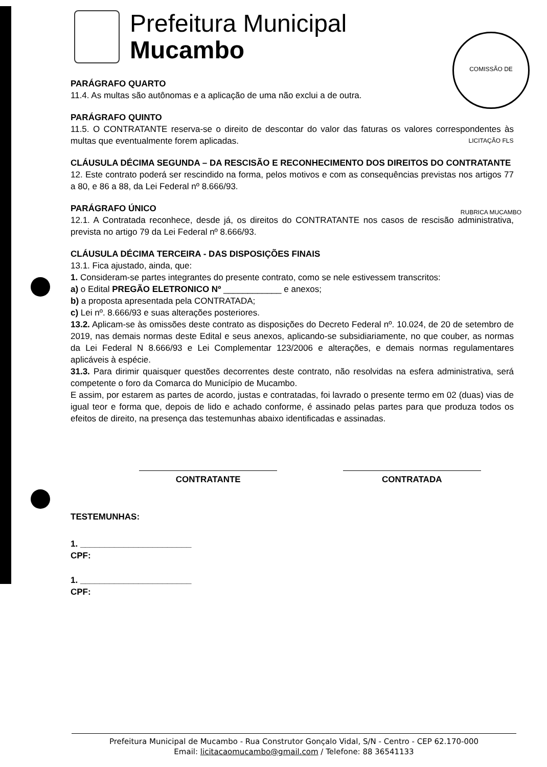Prefeitura Municipal
Mucambo
COMISSÃO DE LICITAÇÃO FLS RUBRICA MUCAMBO
PARÁGRAFO QUARTO
11.4. As multas são autônomas e a aplicação de uma não exclui a de outra.
PARÁGRAFO QUINTO
11.5. O CONTRATANTE reserva-se o direito de descontar do valor das faturas os valores correspondentes às multas que eventualmente forem aplicadas.
CLÁUSULA DÉCIMA SEGUNDA – DA RESCISÃO E RECONHECIMENTO DOS DIREITOS DO CONTRATANTE
12. Este contrato poderá ser rescindido na forma, pelos motivos e com as consequências previstas nos artigos 77 a 80, e 86 a 88, da Lei Federal nº 8.666/93.
PARÁGRAFO ÚNICO
12.1. A Contratada reconhece, desde já, os direitos do CONTRATANTE nos casos de rescisão administrativa, prevista no artigo 79 da Lei Federal nº 8.666/93.
CLÁUSULA DÉCIMA TERCEIRA - DAS DISPOSIÇÕES FINAIS
13.1. Fica ajustado, ainda, que:
1. Consideram-se partes integrantes do presente contrato, como se nele estivessem transcritos:
a) o Edital PREGÃO ELETRONICO Nº ____________ e anexos;
b) a proposta apresentada pela CONTRATADA;
c) Lei nº. 8.666/93 e suas alterações posteriores.
13.2. Aplicam-se às omissões deste contrato as disposições do Decreto Federal nº. 10.024, de 20 de setembro de 2019, nas demais normas deste Edital e seus anexos, aplicando-se subsidiariamente, no que couber, as normas da Lei Federal N 8.666/93 e Lei Complementar 123/2006 e alterações, e demais normas regulamentares aplicáveis à espécie.
31.3. Para dirimir quaisquer questões decorrentes deste contrato, não resolvidas na esfera administrativa, será competente o foro da Comarca do Município de Mucambo.
E assim, por estarem as partes de acordo, justas e contratadas, foi lavrado o presente termo em 02 (duas) vias de igual teor e forma que, depois de lido e achado conforme, é assinado pelas partes para que produza todos os efeitos de direito, na presença das testemunhas abaixo identificadas e assinadas.
CONTRATANTE CONTRATADA
TESTEMUNHAS:
1. _______________________
CPF:
1. _______________________
CPF:
Prefeitura Municipal de Mucambo - Rua Construtor Gonçalo Vidal, S/N - Centro - CEP 62.170-000
Email: licitacaomucambo@gmail.com / Telefone: 88 36541133